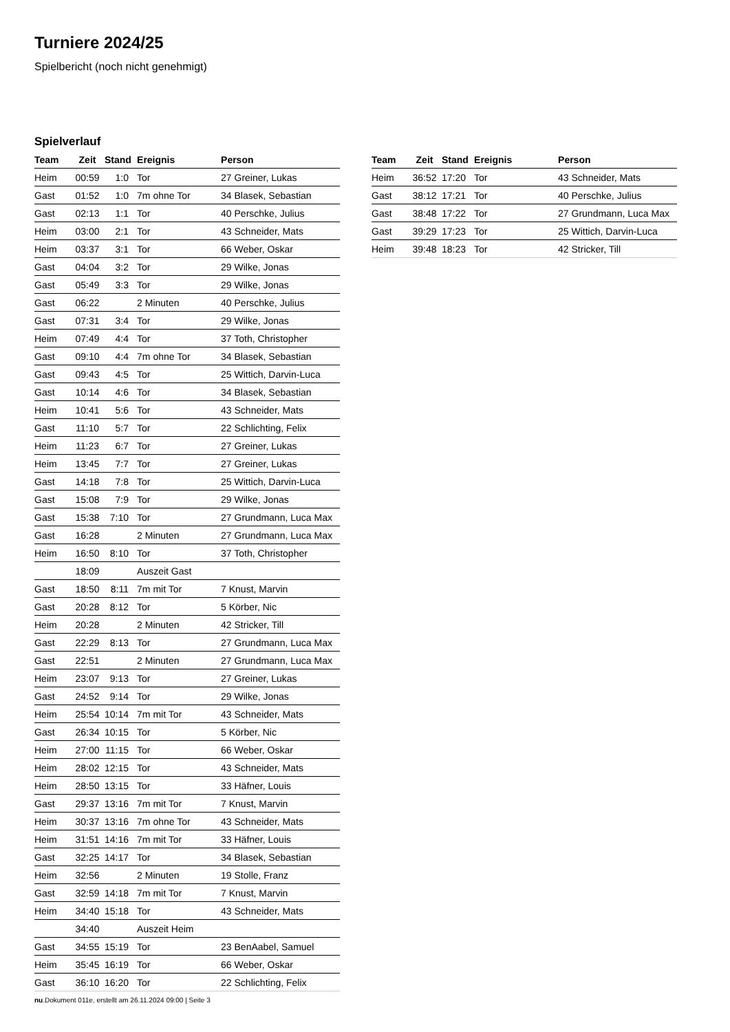Turniere 2024/25
Spielbericht (noch nicht genehmigt)
Spielverlauf
| Team | Zeit | Stand | Ereignis | Person |
| --- | --- | --- | --- | --- |
| Heim | 00:59 | 1:0 | Tor | 27 Greiner, Lukas |
| Gast | 01:52 | 1:0 | 7m ohne Tor | 34 Blasek, Sebastian |
| Gast | 02:13 | 1:1 | Tor | 40 Perschke, Julius |
| Heim | 03:00 | 2:1 | Tor | 43 Schneider, Mats |
| Heim | 03:37 | 3:1 | Tor | 66 Weber, Oskar |
| Gast | 04:04 | 3:2 | Tor | 29 Wilke, Jonas |
| Gast | 05:49 | 3:3 | Tor | 29 Wilke, Jonas |
| Gast | 06:22 | | 2 Minuten | 40 Perschke, Julius |
| Gast | 07:31 | 3:4 | Tor | 29 Wilke, Jonas |
| Heim | 07:49 | 4:4 | Tor | 37 Toth, Christopher |
| Gast | 09:10 | 4:4 | 7m ohne Tor | 34 Blasek, Sebastian |
| Gast | 09:43 | 4:5 | Tor | 25 Wittich, Darvin-Luca |
| Gast | 10:14 | 4:6 | Tor | 34 Blasek, Sebastian |
| Heim | 10:41 | 5:6 | Tor | 43 Schneider, Mats |
| Gast | 11:10 | 5:7 | Tor | 22 Schlichting, Felix |
| Heim | 11:23 | 6:7 | Tor | 27 Greiner, Lukas |
| Heim | 13:45 | 7:7 | Tor | 27 Greiner, Lukas |
| Gast | 14:18 | 7:8 | Tor | 25 Wittich, Darvin-Luca |
| Gast | 15:08 | 7:9 | Tor | 29 Wilke, Jonas |
| Gast | 15:38 | 7:10 | Tor | 27 Grundmann, Luca Max |
| Gast | 16:28 | | 2 Minuten | 27 Grundmann, Luca Max |
| Heim | 16:50 | 8:10 | Tor | 37 Toth, Christopher |
| | 18:09 | | Auszeit Gast | |
| Gast | 18:50 | 8:11 | 7m mit Tor | 7 Knust, Marvin |
| Gast | 20:28 | 8:12 | Tor | 5 Körber, Nic |
| Heim | 20:28 | | 2 Minuten | 42 Stricker, Till |
| Gast | 22:29 | 8:13 | Tor | 27 Grundmann, Luca Max |
| Gast | 22:51 | | 2 Minuten | 27 Grundmann, Luca Max |
| Heim | 23:07 | 9:13 | Tor | 27 Greiner, Lukas |
| Gast | 24:52 | 9:14 | Tor | 29 Wilke, Jonas |
| Heim | 25:54 | 10:14 | 7m mit Tor | 43 Schneider, Mats |
| Gast | 26:34 | 10:15 | Tor | 5 Körber, Nic |
| Heim | 27:00 | 11:15 | Tor | 66 Weber, Oskar |
| Heim | 28:02 | 12:15 | Tor | 43 Schneider, Mats |
| Heim | 28:50 | 13:15 | Tor | 33 Häfner, Louis |
| Gast | 29:37 | 13:16 | 7m mit Tor | 7 Knust, Marvin |
| Heim | 30:37 | 13:16 | 7m ohne Tor | 43 Schneider, Mats |
| Heim | 31:51 | 14:16 | 7m mit Tor | 33 Häfner, Louis |
| Gast | 32:25 | 14:17 | Tor | 34 Blasek, Sebastian |
| Heim | 32:56 | | 2 Minuten | 19 Stolle, Franz |
| Gast | 32:59 | 14:18 | 7m mit Tor | 7 Knust, Marvin |
| Heim | 34:40 | 15:18 | Tor | 43 Schneider, Mats |
| | 34:40 | | Auszeit Heim | |
| Gast | 34:55 | 15:19 | Tor | 23 BenAabel, Samuel |
| Heim | 35:45 | 16:19 | Tor | 66 Weber, Oskar |
| Gast | 36:10 | 16:20 | Tor | 22 Schlichting, Felix |
| Team | Zeit | Stand | Ereignis | Person |
| --- | --- | --- | --- | --- |
| Heim | 36:52 | 17:20 | Tor | 43 Schneider, Mats |
| Gast | 38:12 | 17:21 | Tor | 40 Perschke, Julius |
| Gast | 38:48 | 17:22 | Tor | 27 Grundmann, Luca Max |
| Gast | 39:29 | 17:23 | Tor | 25 Wittich, Darvin-Luca |
| Heim | 39:48 | 18:23 | Tor | 42 Stricker, Till |
nu.Dokument 011e, erstellt am 26.11.2024 09:00 | Seite 3